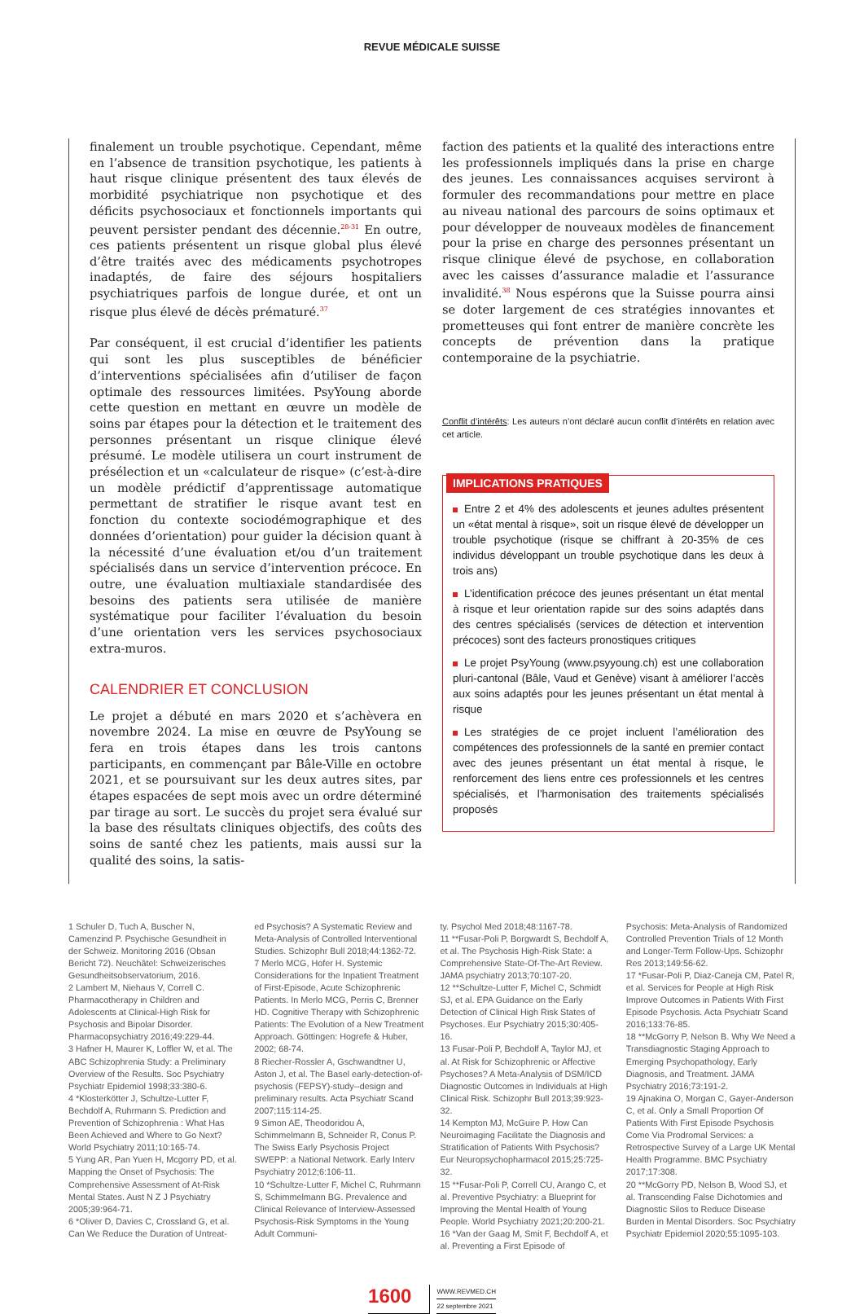REVUE MÉDICALE SUISSE
finalement un trouble psychotique. Cependant, même en l’absence de transition psychotique, les patients à haut risque clinique présentent des taux élevés de morbidité psychiatrique non psychotique et des déficits psychosociaux et fonctionnels importants qui peuvent persister pendant des décennie.<sup>28-31</sup> En outre, ces patients présentent un risque global plus élevé d’être traités avec des médicaments psychotropes inadaptés, de faire des séjours hospitaliers psychiatriques parfois de longue durée, et ont un risque plus élevé de décès prématuré.<sup>37</sup>
Par conséquent, il est crucial d’identifier les patients qui sont les plus susceptibles de bénéficier d’interventions spécialisées afin d’utiliser de façon optimale des ressources limitées. PsyYoung aborde cette question en mettant en œuvre un modèle de soins par étapes pour la détection et le traitement des personnes présentant un risque clinique élevé présumé. Le modèle utilisera un court instrument de présélection et un «calculateur de risque» (c’est-à-dire un modèle prédictif d’apprentissage automatique permettant de stratifier le risque avant test en fonction du contexte sociodémographique et des données d’orientation) pour guider la décision quant à la nécessité d’une évaluation et/ou d’un traitement spécialisés dans un service d’intervention précoce. En outre, une évaluation multiaxiale standardisée des besoins des patients sera utilisée de manière systématique pour faciliter l’évaluation du besoin d’une orientation vers les services psychosociaux extra-muros.
CALENDRIER ET CONCLUSION
Le projet a débuté en mars 2020 et s’achèvera en novembre 2024. La mise en œuvre de PsyYoung se fera en trois étapes dans les trois cantons participants, en commençant par Bâle-Ville en octobre 2021, et se poursuivant sur les deux autres sites, par étapes espacées de sept mois avec un ordre déterminé par tirage au sort. Le succès du projet sera évalué sur la base des résultats cliniques objectifs, des coûts des soins de santé chez les patients, mais aussi sur la qualité des soins, la satis-
faction des patients et la qualité des interactions entre les professionnels impliqués dans la prise en charge des jeunes. Les connaissances acquises serviront à formuler des recommandations pour mettre en place au niveau national des parcours de soins optimaux et pour développer de nouveaux modèles de financement pour la prise en charge des personnes présentant un risque clinique élevé de psychose, en collaboration avec les caisses d’assurance maladie et l’assurance invalidité.<sup>38</sup> Nous espérons que la Suisse pourra ainsi se doter largement de ces stratégies innovantes et prometteuses qui font entrer de manière concrète les concepts de prévention dans la pratique contemporaine de la psychiatrie.
Conflit d’intérêts: Les auteurs n’ont déclaré aucun conflit d’intérêts en relation avec cet article.
IMPLICATIONS PRATIQUES
Entre 2 et 4% des adolescents et jeunes adultes présentent un «état mental à risque», soit un risque élevé de développer un trouble psychotique (risque se chiffrant à 20-35% de ces individus développant un trouble psychotique dans les deux à trois ans)
L’identification précoce des jeunes présentant un état mental à risque et leur orientation rapide sur des soins adaptés dans des centres spécialisés (services de détection et intervention précoces) sont des facteurs pronostiques critiques
Le projet PsyYoung (www.psyyoung.ch) est une collaboration pluri-cantonal (Bâle, Vaud et Genève) visant à améliorer l’accès aux soins adaptés pour les jeunes présentant un état mental à risque
Les stratégies de ce projet incluent l’amélioration des compétences des professionnels de la santé en premier contact avec des jeunes présentant un état mental à risque, le renforcement des liens entre ces professionnels et les centres spécialisés, et l’harmonisation des traitements spécialisés proposés
1 Schuler D, Tuch A, Buscher N, Camenzind P. Psychische Gesundheit in der Schweiz. Monitoring 2016 (Obsan Bericht 72). Neuchâtel: Schweizerisches Gesundheitsobservatorium, 2016.
2 Lambert M, Niehaus V, Correll C. Pharmacotherapy in Children and Adolescents at Clinical-High Risk for Psychosis and Bipolar Disorder. Pharmacopsychiatry 2016;49:229-44.
3 Hafner H, Maurer K, Loffler W, et al. The ABC Schizophrenia Study: a Preliminary Overview of the Results. Soc Psychiatry Psychiatr Epidemiol 1998;33:380-6.
4 *Klosterkötter J, Schultze-Lutter F, Bechdolf A, Ruhrmann S. Prediction and Prevention of Schizophrenia : What Has Been Achieved and Where to Go Next? World Psychiatry 2011;10:165-74.
5 Yung AR, Pan Yuen H, Mcgorry PD, et al. Mapping the Onset of Psychosis: The Comprehensive Assessment of At-Risk Mental States. Aust N Z J Psychiatry 2005;39:964-71.
6 *Oliver D, Davies C, Crossland G, et al. Can We Reduce the Duration of Untreat-
ed Psychosis? A Systematic Review and Meta-Analysis of Controlled Interventional Studies. Schizophr Bull 2018;44:1362-72.
7 Merlo MCG, Hofer H. Systemic Considerations for the Inpatient Treatment of First-Episode, Acute Schizophrenic Patients. In Merlo MCG, Perris C, Brenner HD. Cognitive Therapy with Schizophrenic Patients: The Evolution of a New Treatment Approach. Göttingen: Hogrefe & Huber, 2002; 68-74.
8 Riecher-Rossler A, Gschwandtner U, Aston J, et al. The Basel early-detection-of-psychosis (FEPSY)-study--design and preliminary results. Acta Psychiatr Scand 2007;115:114-25.
9 Simon AE, Theodoridou A, Schimmelmann B, Schneider R, Conus P. The Swiss Early Psychosis Project SWEPP: a National Network. Early Interv Psychiatry 2012;6:106-11.
10 *Schultze-Lutter F, Michel C, Ruhrmann S, Schimmelmann BG. Prevalence and Clinical Relevance of Interview-Assessed Psychosis-Risk Symptoms in the Young Adult Communi-
ty. Psychol Med 2018;48:1167-78.
11 **Fusar-Poli P, Borgwardt S, Bechdolf A, et al. The Psychosis High-Risk State: a Comprehensive State-Of-The-Art Review. JAMA psychiatry 2013;70:107-20.
12 **Schultze-Lutter F, Michel C, Schmidt SJ, et al. EPA Guidance on the Early Detection of Clinical High Risk States of Psychoses. Eur Psychiatry 2015;30:405-16.
13 Fusar-Poli P, Bechdolf A, Taylor MJ, et al. At Risk for Schizophrenic or Affective Psychoses? A Meta-Analysis of DSM/ICD Diagnostic Outcomes in Individuals at High Clinical Risk. Schizophr Bull 2013;39:923-32.
14 Kempton MJ, McGuire P. How Can Neuroimaging Facilitate the Diagnosis and Stratification of Patients With Psychosis? Eur Neuropsychopharmacol 2015;25:725-32.
15 **Fusar-Poli P, Correll CU, Arango C, et al. Preventive Psychiatry: a Blueprint for Improving the Mental Health of Young People. World Psychiatry 2021;20:200-21.
16 *Van der Gaag M, Smit F, Bechdolf A, et al. Preventing a First Episode of
Psychosis: Meta-Analysis of Randomized Controlled Prevention Trials of 12 Month and Longer-Term Follow-Ups. Schizophr Res 2013;149:56-62.
17 *Fusar-Poli P, Diaz-Caneja CM, Patel R, et al. Services for People at High Risk Improve Outcomes in Patients With First Episode Psychosis. Acta Psychiatr Scand 2016;133:76-85.
18 **McGorry P, Nelson B. Why We Need a Transdiagnostic Staging Approach to Emerging Psychopathology, Early Diagnosis, and Treatment. JAMA Psychiatry 2016;73:191-2.
19 Ajnakina O, Morgan C, Gayer-Anderson C, et al. Only a Small Proportion Of Patients With First Episode Psychosis Come Via Prodromal Services: a Retrospective Survey of a Large UK Mental Health Programme. BMC Psychiatry 2017;17:308.
20 **McGorry PD, Nelson B, Wood SJ, et al. Transcending False Dichotomies and Diagnostic Silos to Reduce Disease Burden in Mental Disorders. Soc Psychiatry Psychiatr Epidemiol 2020;55:1095-103.
1600
WWW.REVMED.CH
22 septembre 2021